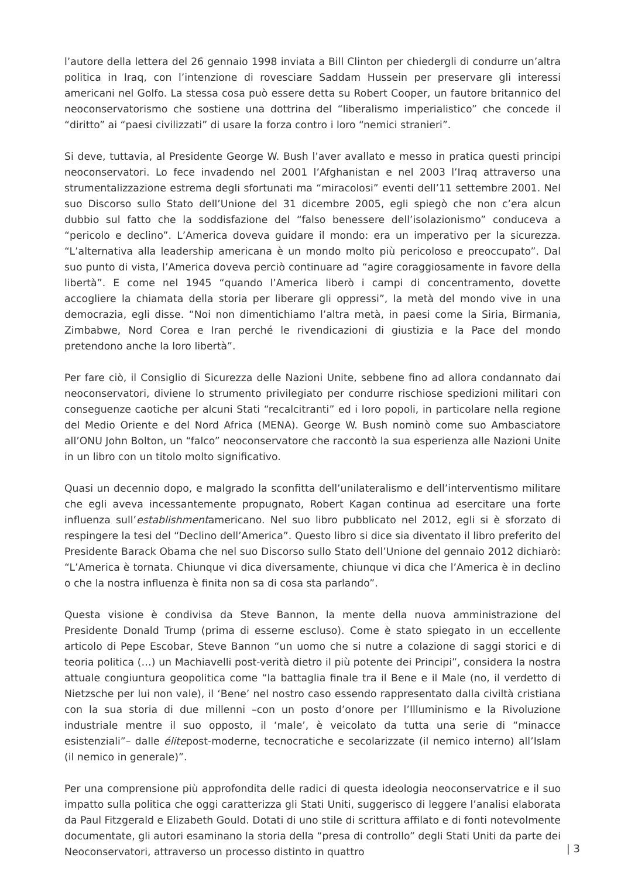l’autore della lettera del 26 gennaio 1998 inviata a Bill Clinton per chiedergli di condurre un’altra politica in Iraq, con l’intenzione di rovesciare Saddam Hussein per preservare gli interessi americani nel Golfo. La stessa cosa può essere detta su Robert Cooper, un fautore britannico del neoconservatorismo che sostiene una dottrina del “liberalismo imperialistico” che concede il “diritto” ai “paesi civilizzati” di usare la forza contro i loro “nemici stranieri”.
Si deve, tuttavia, al Presidente George W. Bush l’aver avallato e messo in pratica questi principi neoconservatori. Lo fece invadendo nel 2001 l’Afghanistan e nel 2003 l’Iraq attraverso una strumentalizzazione estrema degli sfortunati ma “miracolosi” eventi dell’11 settembre 2001. Nel suo Discorso sullo Stato dell’Unione del 31 dicembre 2005, egli spiegò che non c’era alcun dubbio sul fatto che la soddisfazione del “falso benessere dell’isolazionismo” conduceva a “pericolo e declino”. L’America doveva guidare il mondo: era un imperativo per la sicurezza. “L’alternativa alla leadership americana è un mondo molto più pericoloso e preoccupato”. Dal suo punto di vista, l’America doveva perciò continuare ad “agire coraggiosamente in favore della libertà”. E come nel 1945 “quando l’America liberò i campi di concentramento, dovette accogliere la chiamata della storia per liberare gli oppressi”, la metà del mondo vive in una democrazia, egli disse. “Noi non dimentichiamo l’altra metà, in paesi come la Siria, Birmania, Zimbabwe, Nord Corea e Iran perché le rivendicazioni di giustizia e la Pace del mondo pretendono anche la loro libertà”.
Per fare ciò, il Consiglio di Sicurezza delle Nazioni Unite, sebbene fino ad allora condannato dai neoconservatori, diviene lo strumento privilegiato per condurre rischiose spedizioni militari con conseguenze caotiche per alcuni Stati “recalcitranti” ed i loro popoli, in particolare nella regione del Medio Oriente e del Nord Africa (MENA). George W. Bush nominò come suo Ambasciatore all’ONU John Bolton, un “falco” neoconservatore che raccontò la sua esperienza alle Nazioni Unite in un libro con un titolo molto significativo.
Quasi un decennio dopo, e malgrado la sconfitta dell’unilateralismo e dell’interventismo militare che egli aveva incessantemente propugnato, Robert Kagan continua ad esercitare una forte influenza sull’establishmentamericano. Nel suo libro pubblicato nel 2012, egli si è sforzato di respingere la tesi del “Declino dell’America”. Questo libro si dice sia diventato il libro preferito del Presidente Barack Obama che nel suo Discorso sullo Stato dell’Unione del gennaio 2012 dichiarò: “L’America è tornata. Chiunque vi dica diversamente, chiunque vi dica che l’America è in declino o che la nostra influenza è finita non sa di cosa sta parlando”.
Questa visione è condivisa da Steve Bannon, la mente della nuova amministrazione del Presidente Donald Trump (prima di esserne escluso). Come è stato spiegato in un eccellente articolo di Pepe Escobar, Steve Bannon “un uomo che si nutre a colazione di saggi storici e di teoria politica (…) un Machiavelli post-verità dietro il più potente dei Principi”, considera la nostra attuale congiuntura geopolitica come “la battaglia finale tra il Bene e il Male (no, il verdetto di Nietzsche per lui non vale), il ‘Bene’ nel nostro caso essendo rappresentato dalla civiltà cristiana con la sua storia di due millenni –con un posto d’onore per l’Illuminismo e la Rivoluzione industriale mentre il suo opposto, il ‘male’, è veicolato da tutta una serie di “minacce esistenziali”– dalle élitepost-moderne, tecnocratiche e secolarizzate (il nemico interno) all’Islam (il nemico in generale)”.
Per una comprensione più approfondita delle radici di questa ideologia neoconservatrice e il suo impatto sulla politica che oggi caratterizza gli Stati Uniti, suggerisco di leggere l’analisi elaborata da Paul Fitzgerald e Elizabeth Gould. Dotati di uno stile di scrittura affilato e di fonti notevolmente documentate, gli autori esaminano la storia della “presa di controllo” degli Stati Uniti da parte dei Neoconservatori, attraverso un processo distinto in quattro
| 3